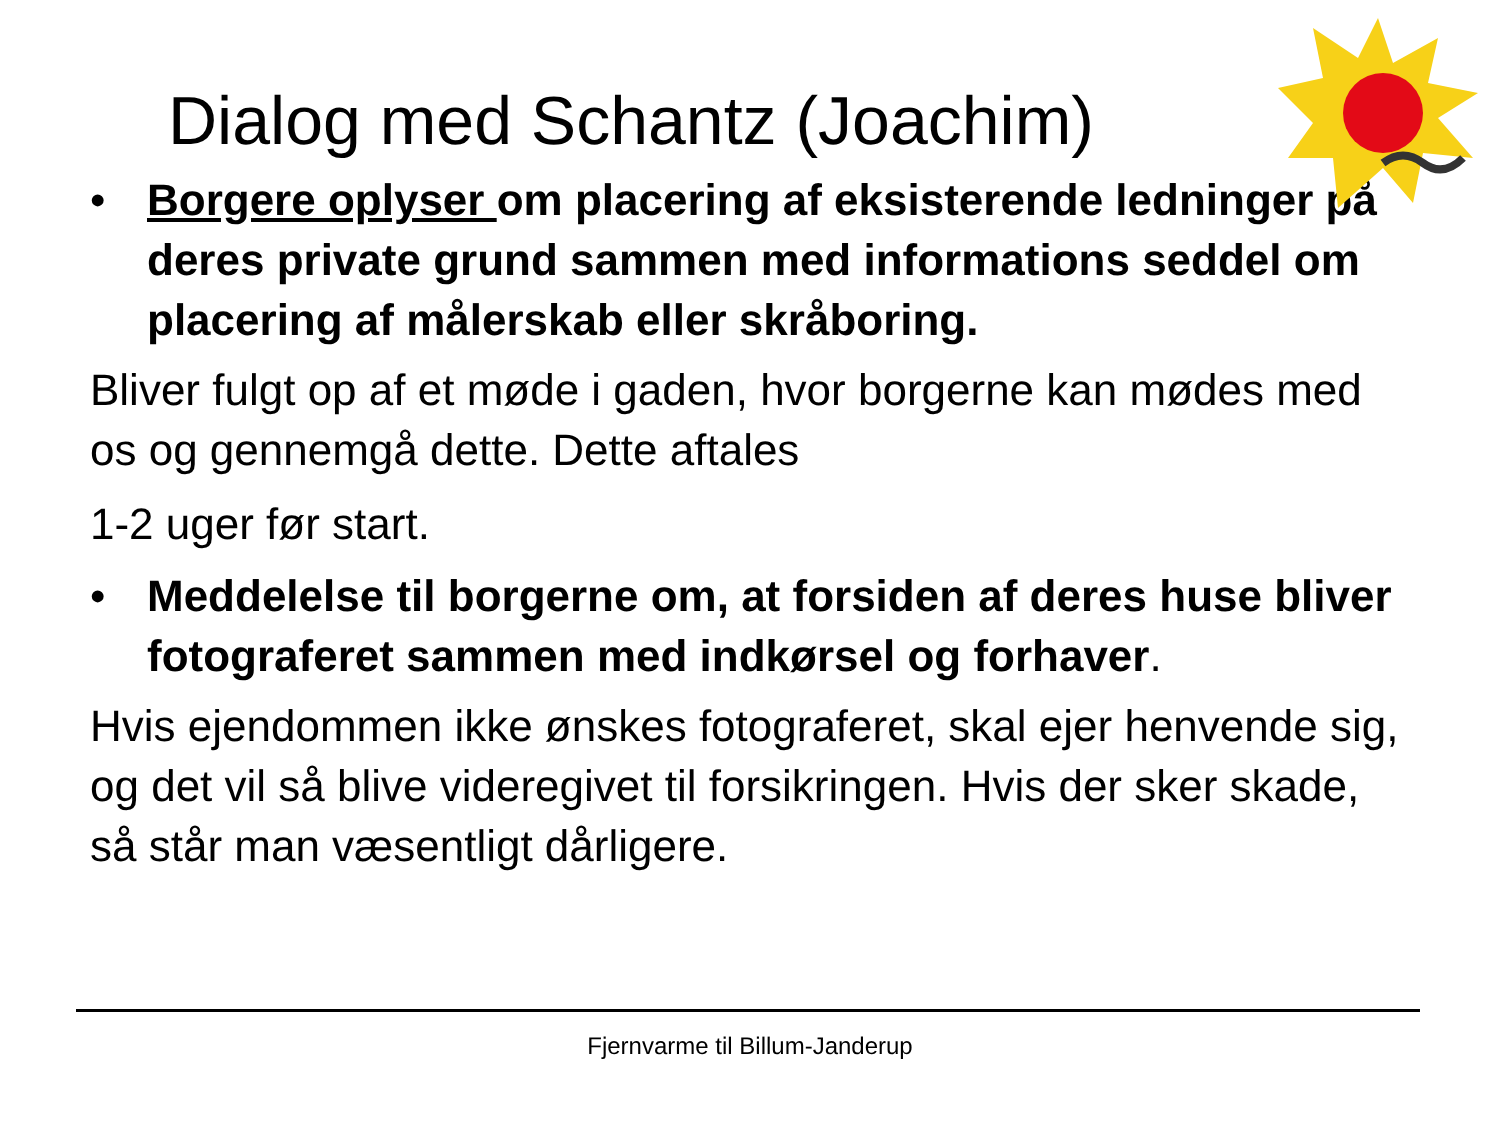Dialog med Schantz (Joachim)
• Borgere oplyser om placering af eksisterende ledninger på deres private grund sammen med informations seddel om placering af målerskab eller skråboring.
Bliver fulgt op af et møde i gaden, hvor borgerne kan mødes med os og gennemgå dette. Dette aftales
1-2 uger før start.
• Meddelelse til borgerne om, at forsiden af deres huse bliver fotograferet sammen med indkørsel og forhaver.
Hvis ejendommen ikke ønskes fotograferet, skal ejer henvende sig, og det vil så blive videregivet til forsikringen. Hvis der sker skade, så står man væsentligt dårligere.
Fjernvarme til Billum-Janderup